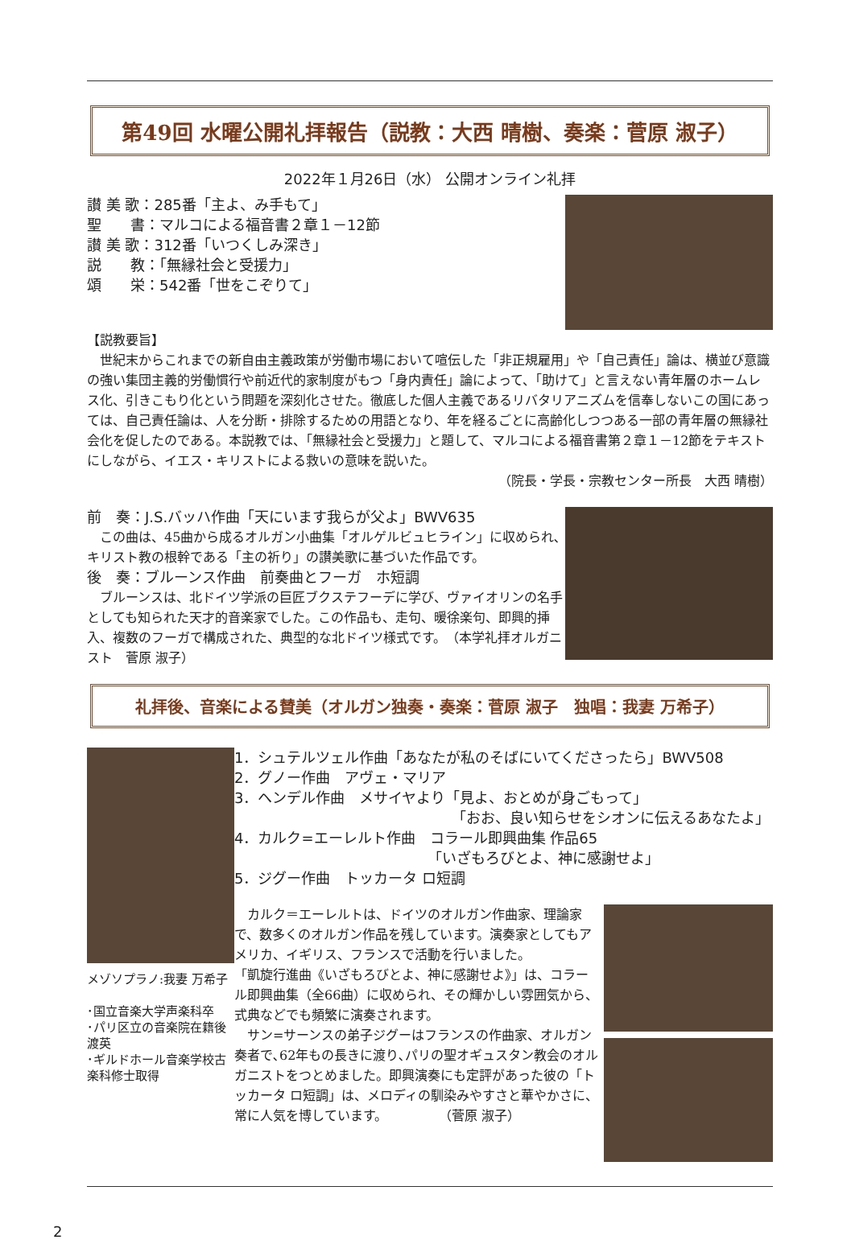第49回 水曜公開礼拝報告（説教：大西 晴樹、奏楽：菅原 淑子）
2022年１月26日（水） 公開オンライン礼拝
讃 美 歌：285番「主よ、み手もて」
聖　　書：マルコによる福音書２章１－12節
讃 美 歌：312番「いつくしみ深き」
説　　教：｢無縁社会と受援力」
頌　　栄：542番「世をこぞりて」
【説教要旨】
　世紀末からこれまでの新自由主義政策が労働市場において喧伝した「非正規雇用」や「自己責任」論は、横並び意識の強い集団主義的労働慣行や前近代的家制度がもつ「身内責任」論によって、「助けて」と言えない青年層のホームレス化、引きこもり化という問題を深刻化させた。徹底した個人主義であるリバタリアニズムを信奉しないこの国にあっては、自己責任論は、人を分断・排除するための用語となり、年を経るごとに高齢化しつつある一部の青年層の無縁社会化を促したのである。本説教では、「無縁社会と受援力」と題して、マルコによる福音書第２章１－12節をテキストにしながら、イエス・キリストによる救いの意味を説いた。
（院長・学長・宗教センター所長　大西 晴樹）
前　奏：J.S.バッハ作曲「天にいます我らが父よ」BWV635
　この曲は、45曲から成るオルガン小曲集「オルゲルビュヒライン」に収められ､キリスト教の根幹である「主の祈り」の讃美歌に基づいた作品です。
後　奏：ブルーンス作曲　前奏曲とフーガ　ホ短調
　ブルーンスは、北ドイツ学派の巨匠ブクステフーデに学び、ヴァイオリンの名手としても知られた天才的音楽家でした。この作品も、走句、暖徐楽句、即興的挿入、複数のフーガで構成された、典型的な北ドイツ様式です。　（本学礼拝オルガニスト　菅原 淑子）
礼拝後、音楽による賛美（オルガン独奏・奏楽：菅原 淑子　独唱：我妻 万希子）
メゾソプラノ:我妻 万希子
･国立音楽大学声楽科卒
･パリ区立の音楽院在籍後渡英
･ギルドホール音楽学校古楽科修士取得
1．シュテルツェル作曲「あなたが私のそばにいてくださったら」BWV508
2．グノー作曲　アヴェ・マリア
3．ヘンデル作曲　メサイヤより「見よ、おとめが身ごもって」
「おお、良い知らせをシオンに伝えるあなたよ」
4．カルク=エーレルト作曲　コラール即興曲集 作品65
「いざもろびとよ、神に感謝せよ」
5．ジグー作曲　トッカータ ロ短調
　カルク＝エーレルトは、ドイツのオルガン作曲家、理論家で、数多くのオルガン作品を残しています。演奏家としてもアメリカ、イギリス、フランスで活動を行いました。
「凱旋行進曲《いざもろびとよ、神に感謝せよ》」は、コラール即興曲集（全66曲）に収められ、その輝かしい雰囲気から、式典などでも頻繁に演奏されます。
　サン=サーンスの弟子ジグーはフランスの作曲家、オルガン奏者で､62年もの長きに渡り､パリの聖オギュスタン教会のオルガニストをつとめました。即興演奏にも定評があった彼の「トッカータ ロ短調」は、メロディの馴染みやすさと華やかさに、常に人気を博しています。　　　　　（菅原 淑子）
2